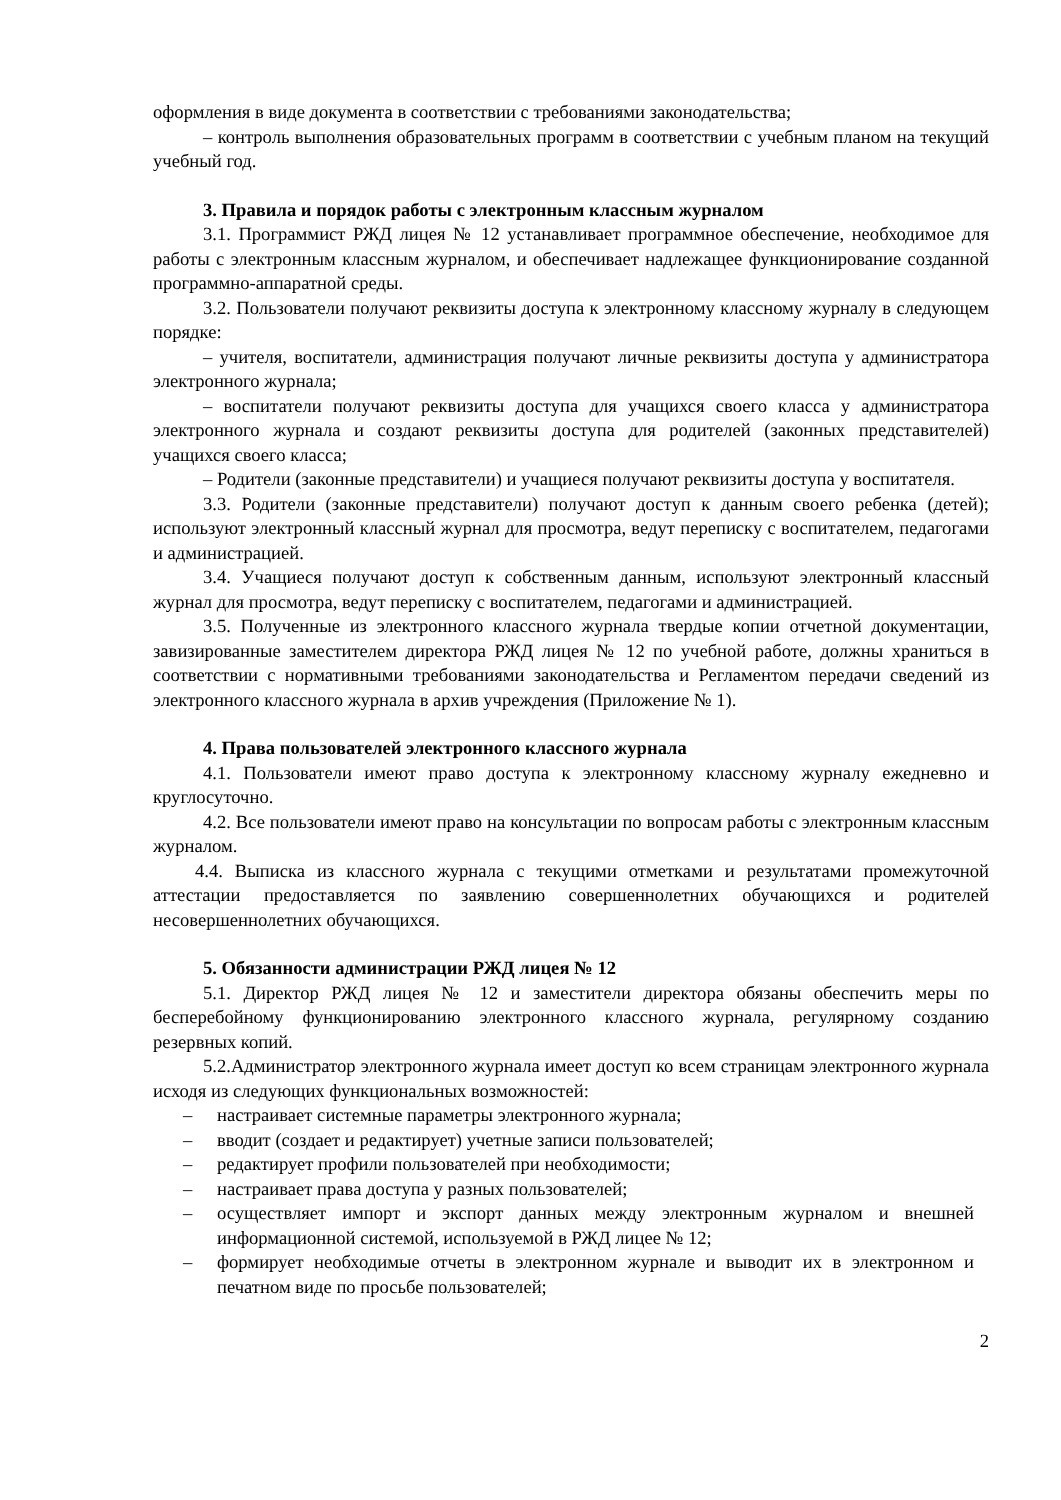оформления в виде документа в соответствии с требованиями законодательства;
– контроль выполнения образовательных программ в соответствии с учебным планом на текущий учебный год.
3. Правила и порядок работы с электронным классным журналом
3.1. Программист РЖД лицея № 12 устанавливает программное обеспечение, необходимое для работы с электронным классным журналом, и обеспечивает надлежащее функционирование созданной программно-аппаратной среды.
3.2. Пользователи получают реквизиты доступа к электронному классному журналу в следующем порядке:
– учителя, воспитатели, администрация получают личные реквизиты доступа у администратора электронного журнала;
– воспитатели получают реквизиты доступа для учащихся своего класса у администратора электронного журнала и создают реквизиты доступа для родителей (законных представителей) учащихся своего класса;
– Родители (законные представители) и учащиеся получают реквизиты доступа у воспитателя.
3.3. Родители (законные представители) получают доступ к данным своего ребенка (детей); используют электронный классный журнал для просмотра, ведут переписку с воспитателем, педагогами и администрацией.
3.4. Учащиеся получают доступ к собственным данным, используют электронный классный журнал для просмотра, ведут переписку с воспитателем, педагогами и администрацией.
3.5. Полученные из электронного классного журнала твердые копии отчетной документации, завизированные заместителем директора РЖД лицея № 12 по учебной работе, должны храниться в соответствии с нормативными требованиями законодательства и Регламентом передачи сведений из электронного классного журнала в архив учреждения (Приложение № 1).
4. Права пользователей электронного классного журнала
4.1. Пользователи имеют право доступа к электронному классному журналу ежедневно и круглосуточно.
4.2. Все пользователи имеют право на консультации по вопросам работы с электронным классным журналом.
4.4. Выписка из классного журнала с текущими отметками и результатами промежуточной аттестации предоставляется по заявлению совершеннолетних обучающихся и родителей несовершеннолетних обучающихся.
5. Обязанности администрации РЖД лицея № 12
5.1. Директор РЖД лицея № 12 и заместители директора обязаны обеспечить меры по бесперебойному функционированию электронного классного журнала, регулярному созданию резервных копий.
5.2.Администратор электронного журнала имеет доступ ко всем страницам электронного журнала исходя из следующих функциональных возможностей:
– настраивает системные параметры электронного журнала;
– вводит (создает и редактирует) учетные записи пользователей;
– редактирует профили пользователей при необходимости;
– настраивает права доступа у разных пользователей;
– осуществляет импорт и экспорт данных между электронным журналом и внешней информационной системой, используемой в РЖД лицее № 12;
– формирует необходимые отчеты в электронном журнале и выводит их в электронном и печатном виде по просьбе пользователей;
2